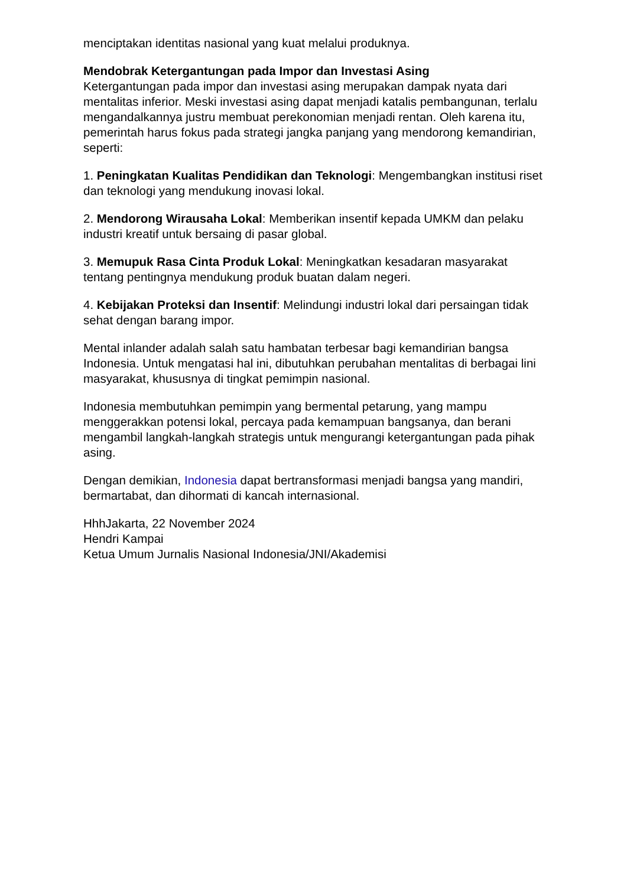menciptakan identitas nasional yang kuat melalui produknya.
Mendobrak Ketergantungan pada Impor dan Investasi Asing
Ketergantungan pada impor dan investasi asing merupakan dampak nyata dari mentalitas inferior. Meski investasi asing dapat menjadi katalis pembangunan, terlalu mengandalkannya justru membuat perekonomian menjadi rentan. Oleh karena itu, pemerintah harus fokus pada strategi jangka panjang yang mendorong kemandirian, seperti:
1. Peningkatan Kualitas Pendidikan dan Teknologi: Mengembangkan institusi riset dan teknologi yang mendukung inovasi lokal.
2. Mendorong Wirausaha Lokal: Memberikan insentif kepada UMKM dan pelaku industri kreatif untuk bersaing di pasar global.
3. Memupuk Rasa Cinta Produk Lokal: Meningkatkan kesadaran masyarakat tentang pentingnya mendukung produk buatan dalam negeri.
4. Kebijakan Proteksi dan Insentif: Melindungi industri lokal dari persaingan tidak sehat dengan barang impor.
Mental inlander adalah salah satu hambatan terbesar bagi kemandirian bangsa Indonesia. Untuk mengatasi hal ini, dibutuhkan perubahan mentalitas di berbagai lini masyarakat, khususnya di tingkat pemimpin nasional.
Indonesia membutuhkan pemimpin yang bermental petarung, yang mampu menggerakkan potensi lokal, percaya pada kemampuan bangsanya, dan berani mengambil langkah-langkah strategis untuk mengurangi ketergantungan pada pihak asing.
Dengan demikian, Indonesia dapat bertransformasi menjadi bangsa yang mandiri, bermartabat, dan dihormati di kancah internasional.
HhhJakarta, 22 November 2024
Hendri Kampai
Ketua Umum Jurnalis Nasional Indonesia/JNI/Akademisi